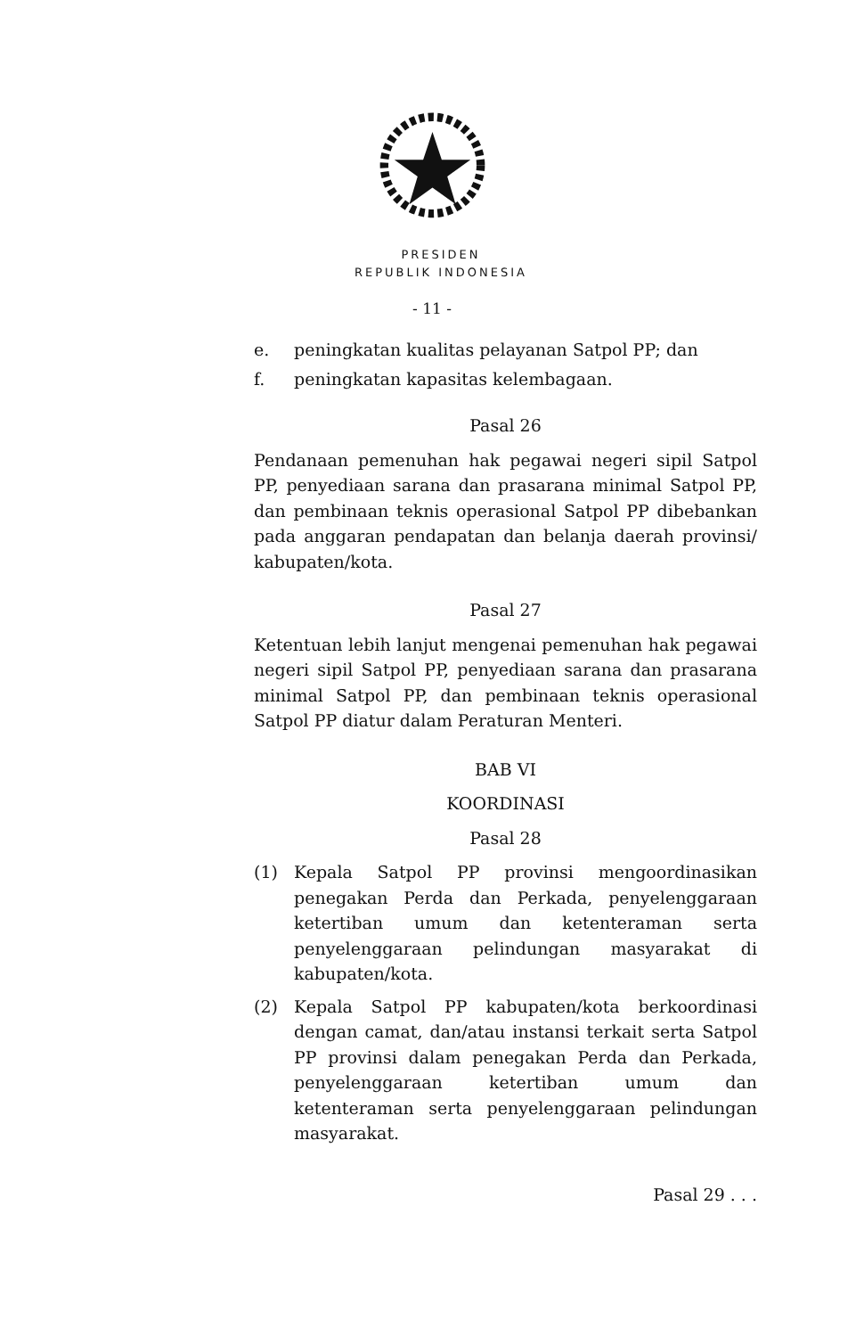PRESIDEN
REPUBLIK INDONESIA
- 11 -
e. peningkatan kualitas pelayanan Satpol PP; dan
f. peningkatan kapasitas kelembagaan.
Pasal 26
Pendanaan pemenuhan hak pegawai negeri sipil Satpol PP, penyediaan sarana dan prasarana minimal Satpol PP, dan pembinaan teknis operasional Satpol PP dibebankan pada anggaran pendapatan dan belanja daerah provinsi/ kabupaten/kota.
Pasal 27
Ketentuan lebih lanjut mengenai pemenuhan hak pegawai negeri sipil Satpol PP, penyediaan sarana dan prasarana minimal Satpol PP, dan pembinaan teknis operasional Satpol PP diatur dalam Peraturan Menteri.
BAB VI
KOORDINASI
Pasal 28
(1) Kepala Satpol PP provinsi mengoordinasikan penegakan Perda dan Perkada, penyelenggaraan ketertiban umum dan ketenteraman serta penyelenggaraan pelindungan masyarakat di kabupaten/kota.
(2) Kepala Satpol PP kabupaten/kota berkoordinasi dengan camat, dan/atau instansi terkait serta Satpol PP provinsi dalam penegakan Perda dan Perkada, penyelenggaraan ketertiban umum dan ketenteraman serta penyelenggaraan pelindungan masyarakat.
Pasal 29 . . .